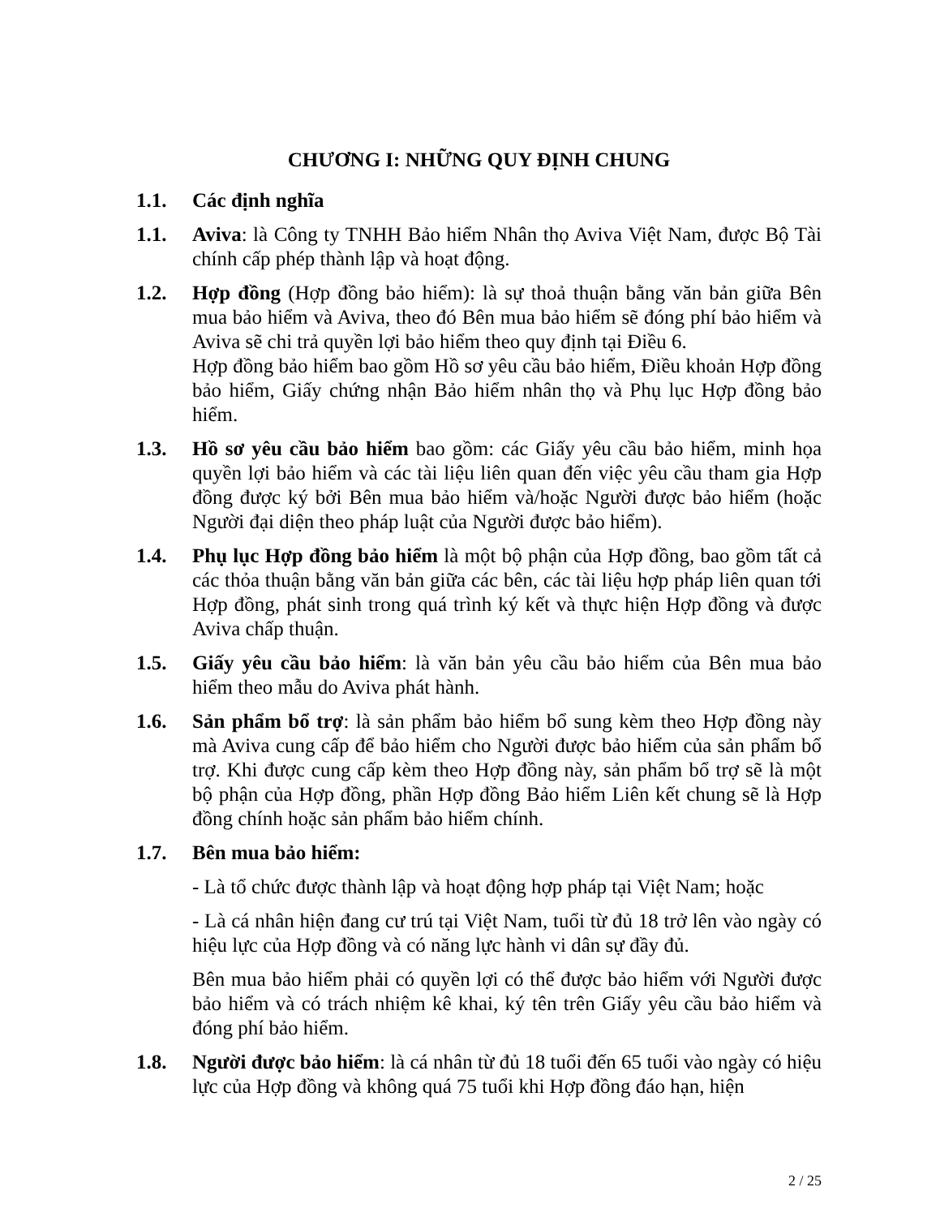CHƯƠNG I: NHỮNG QUY ĐỊNH CHUNG
1.1. Các định nghĩa
1.1. Aviva: là Công ty TNHH Bảo hiểm Nhân thọ Aviva Việt Nam, được Bộ Tài chính cấp phép thành lập và hoạt động.
1.2. Hợp đồng (Hợp đồng bảo hiểm): là sự thoả thuận bằng văn bản giữa Bên mua bảo hiểm và Aviva, theo đó Bên mua bảo hiểm sẽ đóng phí bảo hiểm và Aviva sẽ chi trả quyền lợi bảo hiểm theo quy định tại Điều 6.
Hợp đồng bảo hiểm bao gồm Hồ sơ yêu cầu bảo hiểm, Điều khoản Hợp đồng bảo hiểm, Giấy chứng nhận Bảo hiểm nhân thọ và Phụ lục Hợp đồng bảo hiểm.
1.3. Hồ sơ yêu cầu bảo hiểm bao gồm: các Giấy yêu cầu bảo hiểm, minh họa quyền lợi bảo hiểm và các tài liệu liên quan đến việc yêu cầu tham gia Hợp đồng được ký bởi Bên mua bảo hiểm và/hoặc Người được bảo hiểm (hoặc Người đại diện theo pháp luật của Người được bảo hiểm).
1.4. Phụ lục Hợp đồng bảo hiểm là một bộ phận của Hợp đồng, bao gồm tất cả các thỏa thuận bằng văn bản giữa các bên, các tài liệu hợp pháp liên quan tới Hợp đồng, phát sinh trong quá trình ký kết và thực hiện Hợp đồng và được Aviva chấp thuận.
1.5. Giấy yêu cầu bảo hiểm: là văn bản yêu cầu bảo hiểm của Bên mua bảo hiểm theo mẫu do Aviva phát hành.
1.6. Sản phẩm bổ trợ: là sản phẩm bảo hiểm bổ sung kèm theo Hợp đồng này mà Aviva cung cấp để bảo hiểm cho Người được bảo hiểm của sản phẩm bổ trợ. Khi được cung cấp kèm theo Hợp đồng này, sản phẩm bổ trợ sẽ là một bộ phận của Hợp đồng, phần Hợp đồng Bảo hiểm Liên kết chung sẽ là Hợp đồng chính hoặc sản phẩm bảo hiểm chính.
1.7. Bên mua bảo hiểm:
- Là tổ chức được thành lập và hoạt động hợp pháp tại Việt Nam; hoặc
- Là cá nhân hiện đang cư trú tại Việt Nam, tuổi từ đủ 18 trở lên vào ngày có hiệu lực của Hợp đồng và có năng lực hành vi dân sự đầy đủ.
Bên mua bảo hiểm phải có quyền lợi có thể được bảo hiểm với Người được bảo hiểm và có trách nhiệm kê khai, ký tên trên Giấy yêu cầu bảo hiểm và đóng phí bảo hiểm.
1.8. Người được bảo hiểm: là cá nhân từ đủ 18 tuổi đến 65 tuổi vào ngày có hiệu lực của Hợp đồng và không quá 75 tuổi khi Hợp đồng đáo hạn, hiện
2 / 25